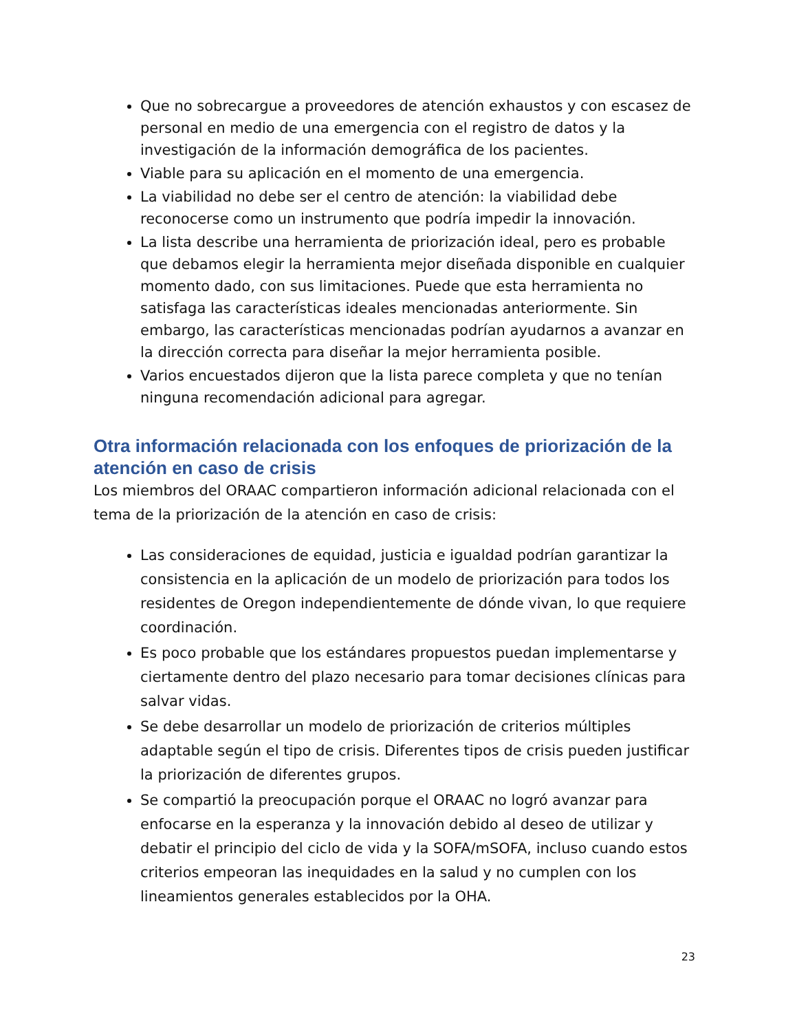Que no sobrecargue a proveedores de atención exhaustos y con escasez de personal en medio de una emergencia con el registro de datos y la investigación de la información demográfica de los pacientes.
Viable para su aplicación en el momento de una emergencia.
La viabilidad no debe ser el centro de atención: la viabilidad debe reconocerse como un instrumento que podría impedir la innovación.
La lista describe una herramienta de priorización ideal, pero es probable que debamos elegir la herramienta mejor diseñada disponible en cualquier momento dado, con sus limitaciones. Puede que esta herramienta no satisfaga las características ideales mencionadas anteriormente. Sin embargo, las características mencionadas podrían ayudarnos a avanzar en la dirección correcta para diseñar la mejor herramienta posible.
Varios encuestados dijeron que la lista parece completa y que no tenían ninguna recomendación adicional para agregar.
Otra información relacionada con los enfoques de priorización de la atención en caso de crisis
Los miembros del ORAAC compartieron información adicional relacionada con el tema de la priorización de la atención en caso de crisis:
Las consideraciones de equidad, justicia e igualdad podrían garantizar la consistencia en la aplicación de un modelo de priorización para todos los residentes de Oregon independientemente de dónde vivan, lo que requiere coordinación.
Es poco probable que los estándares propuestos puedan implementarse y ciertamente dentro del plazo necesario para tomar decisiones clínicas para salvar vidas.
Se debe desarrollar un modelo de priorización de criterios múltiples adaptable según el tipo de crisis. Diferentes tipos de crisis pueden justificar la priorización de diferentes grupos.
Se compartió la preocupación porque el ORAAC no logró avanzar para enfocarse en la esperanza y la innovación debido al deseo de utilizar y debatir el principio del ciclo de vida y la SOFA/mSOFA, incluso cuando estos criterios empeoran las inequidades en la salud y no cumplen con los lineamientos generales establecidos por la OHA.
23